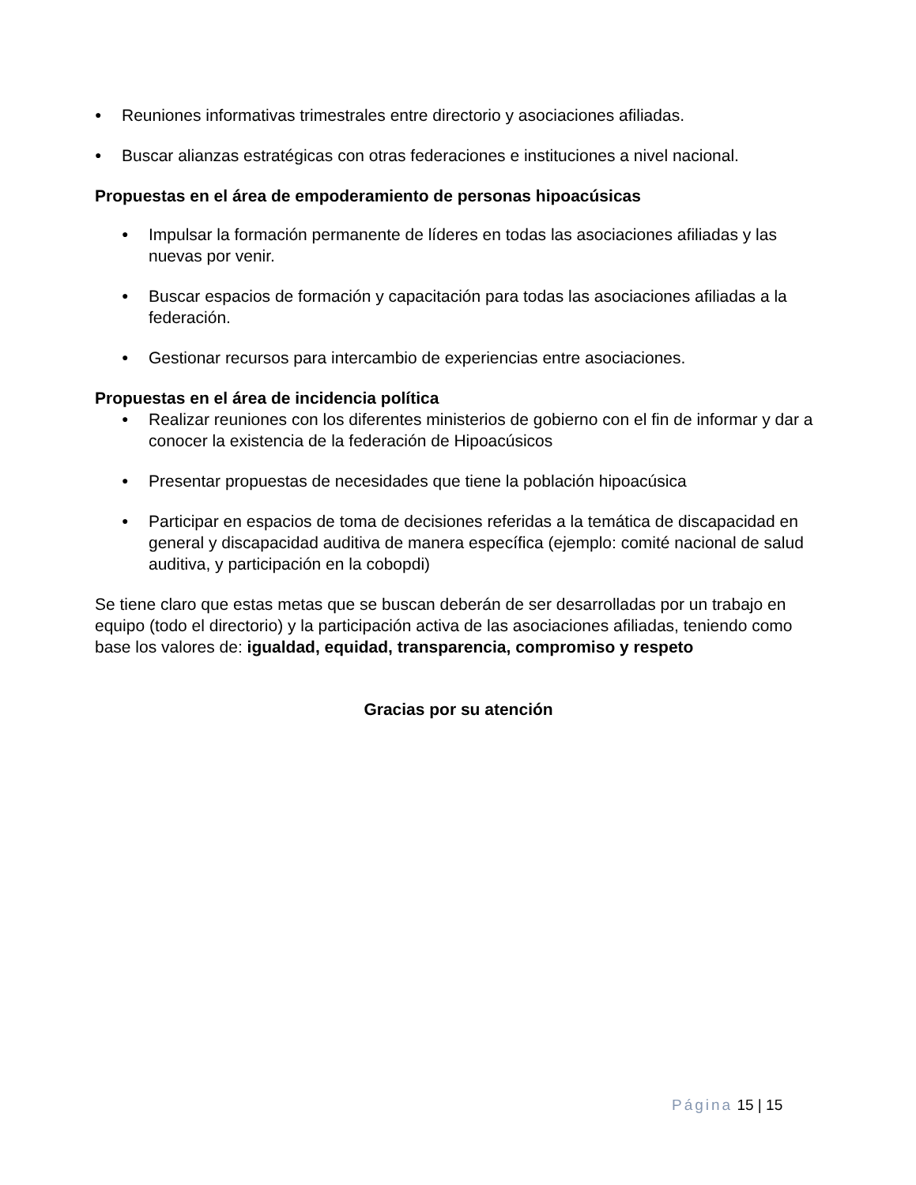● Reuniones informativas trimestrales entre directorio y asociaciones afiliadas.
● Buscar alianzas estratégicas con otras federaciones e instituciones a nivel nacional.
Propuestas en el área de empoderamiento de personas hipoacúsicas
● Impulsar la formación permanente de líderes en todas las asociaciones afiliadas y las nuevas por venir.
● Buscar espacios de formación y capacitación para todas las asociaciones afiliadas a la federación.
● Gestionar recursos para intercambio de experiencias entre asociaciones.
Propuestas en el área de incidencia política
● Realizar reuniones con los diferentes ministerios de gobierno con el fin de informar y dar a conocer la existencia de la federación de Hipoacúsicos
● Presentar propuestas de necesidades que tiene la población hipoacúsica
● Participar en espacios de toma de decisiones referidas a la temática de discapacidad en general y discapacidad auditiva de manera específica (ejemplo: comité nacional de salud auditiva, y participación en la cobopdi)
Se tiene claro que estas metas que se buscan deberán de ser desarrolladas por un trabajo en equipo (todo el directorio) y la participación activa de las asociaciones afiliadas, teniendo como base los valores de: igualdad, equidad, transparencia, compromiso y respeto
Gracias por su atención
Página 15 | 15